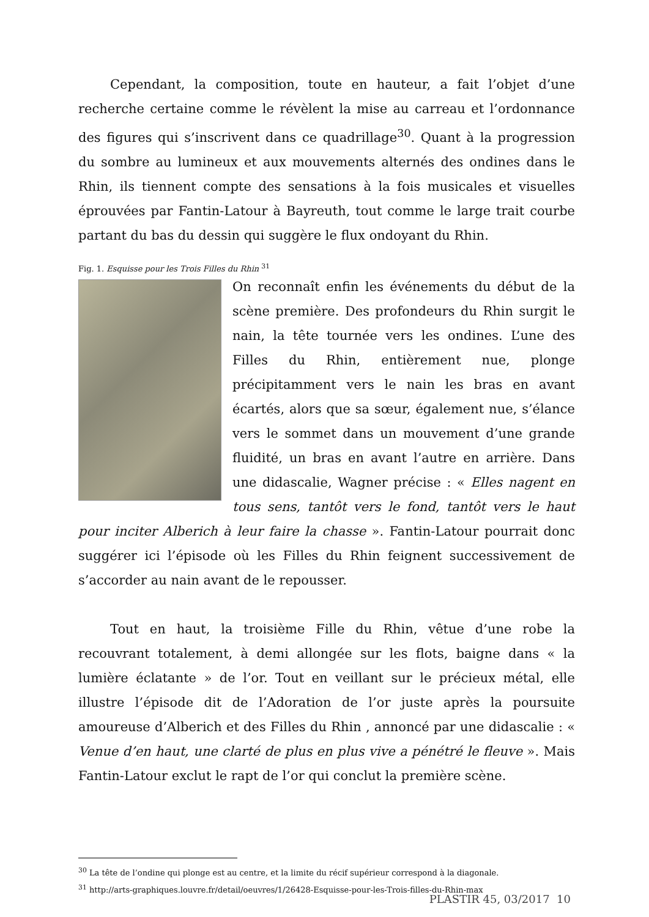Cependant, la composition, toute en hauteur, a fait l’objet d’une recherche certaine comme le révèlent la mise au carreau et l’ordonnance des figures qui s’inscrivent dans ce quadrillage<sup>30</sup>. Quant à la progression du sombre au lumineux et aux mouvements alternés des ondines dans le Rhin, ils tiennent compte des sensations à la fois musicales et visuelles éprouvées par Fantin-Latour à Bayreuth, tout comme le large trait courbe partant du bas du dessin qui suggère le flux ondoyant du Rhin.
Fig. 1. Esquisse pour les Trois Filles du Rhin <sup>31</sup>
On reconnaît enfin les événements du début de la scène première. Des profondeurs du Rhin surgit le nain, la tête tournée vers les ondines. L’une des Filles du Rhin, entièrement nue, plonge précipitamment vers le nain les bras en avant écartés, alors que sa sœur, également nue, s’élance vers le sommet dans un mouvement d’une grande fluidité, un bras en avant l’autre en arrière. Dans une didascalie, Wagner précise : « Elles nagent en tous sens, tantôt vers le fond, tantôt vers le haut pour inciter Alberich à leur faire la chasse ». Fantin-Latour pourrait donc suggérer ici l’épisode où les Filles du Rhin feignent successivement de s’accorder au nain avant de le repousser.
Tout en haut, la troisième Fille du Rhin, vêtue d’une robe la recouvrant totalement, à demi allongée sur les flots, baigne dans « la lumière éclatante » de l’or. Tout en veillant sur le précieux métal, elle illustre l’épisode dit de l’Adoration de l’or juste après la poursuite amoureuse d’Alberich et des Filles du Rhin , annoncé par une didascalie : « Venue d’en haut, une clarté de plus en plus vive a pénétré le fleuve ». Mais Fantin-Latour exclut le rapt de l’or qui conclut la première scène.
<sup>30</sup> La tête de l’ondine qui plonge est au centre, et la limite du récif supérieur correspond à la diagonale.
<sup>31</sup> http://arts-graphiques.louvre.fr/detail/oeuvres/1/26428-Esquisse-pour-les-Trois-filles-du-Rhin-max
PLASTIR 45, 03/2017 10